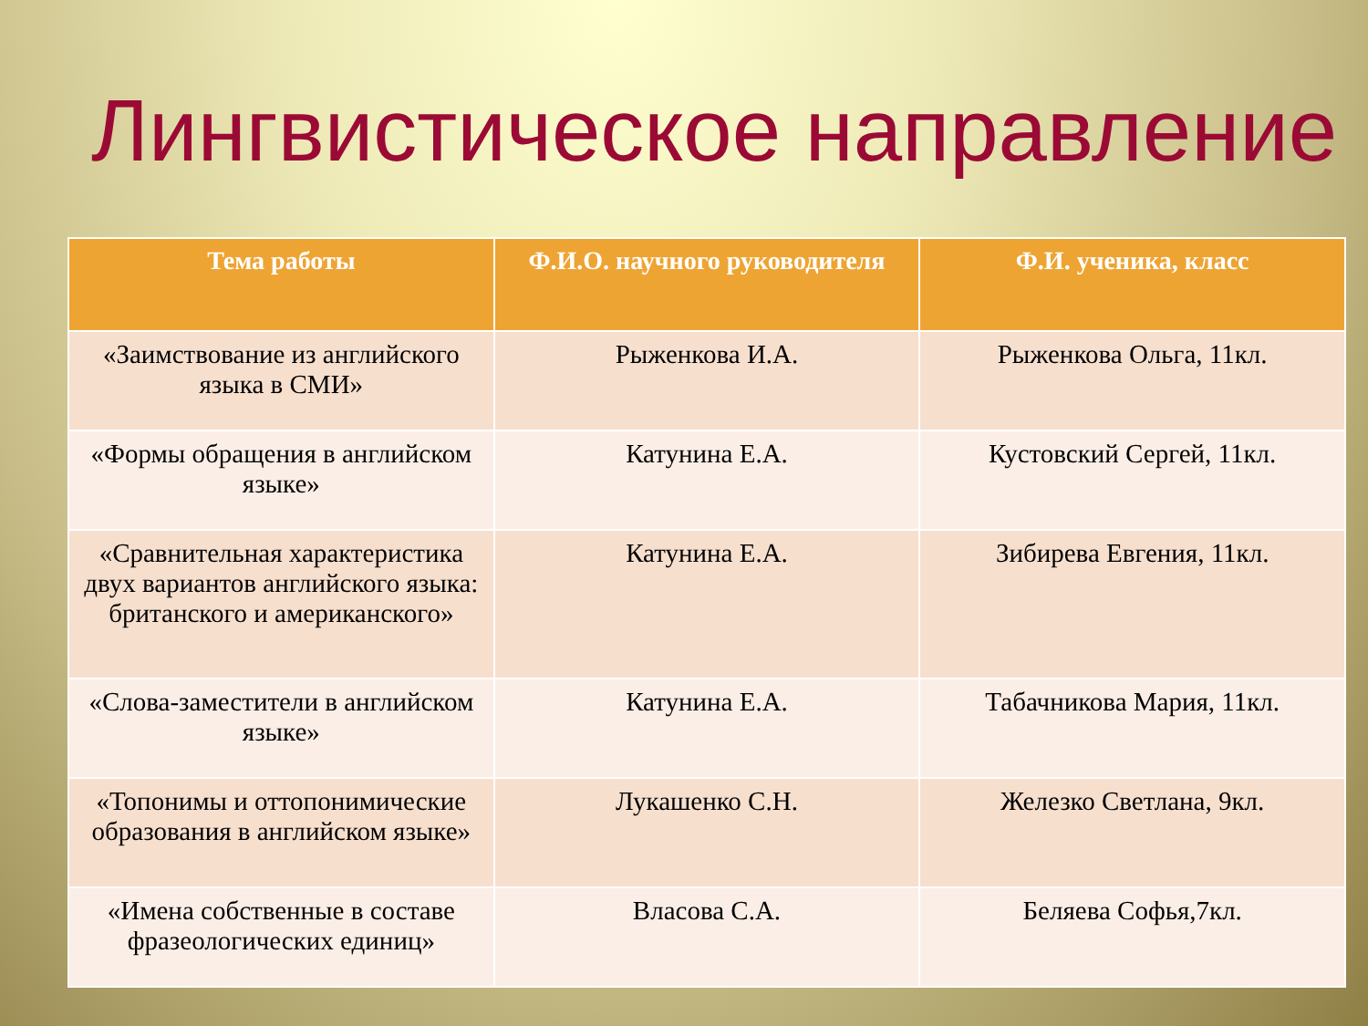Лингвистическое направление
| Тема работы | Ф.И.О. научного руководителя | Ф.И. ученика, класс |
| --- | --- | --- |
| «Заимствование из английского языка в СМИ» | Рыженкова И.А. | Рыженкова Ольга, 11кл. |
| «Формы обращения в английском языке» | Катунина Е.А. | Кустовский Сергей, 11кл. |
| «Сравнительная характеристика двух вариантов английского языка: британского и американского» | Катунина Е.А. | Зибирева Евгения, 11кл. |
| «Слова-заместители в английском языке» | Катунина Е.А. | Табачникова Мария, 11кл. |
| «Топонимы и оттопонимические образования в английском языке» | Лукашенко С.Н. | Железко Светлана, 9кл. |
| «Имена собственные в составе фразеологических единиц» | Власова С.А. | Беляева Софья,7кл. |